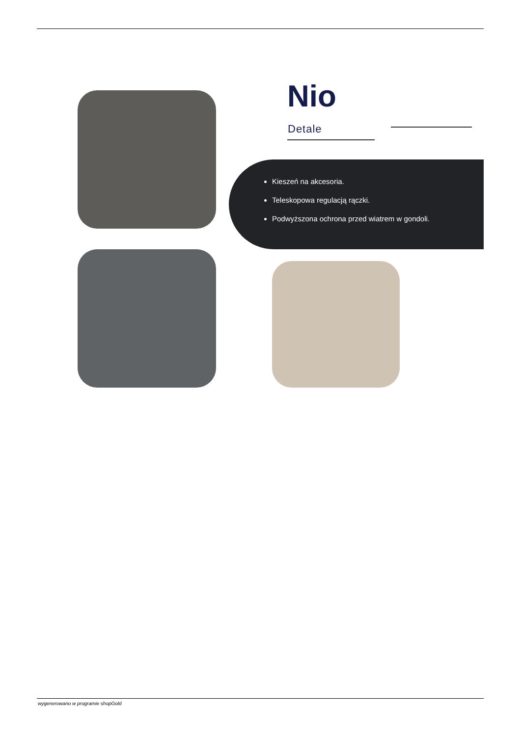Nio
Detale
Kieszeń na akcesoria.
Teleskopowa regulacją rączki.
Podwyższona ochrona przed wiatrem w gondoli.
wygenerowano w programie shopGold